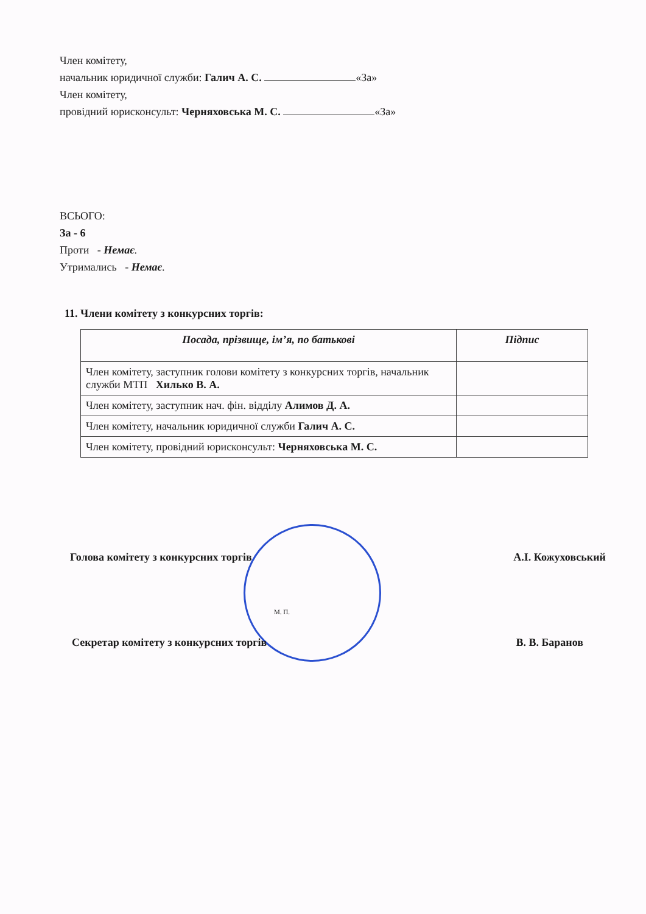Член комітету,
начальник юридичної служби: Галич А. С. «За»
Член комітету,
провідний юрисконсульт: Черняховська М. С. «За»
ВСЬОГО:
За - 6
Проти - Немає.
Утримались - Немає.
11. Члени комітету з конкурсних торгів:
| Посада, прізвище, ім’я, по батькові | Підпис |
| --- | --- |
| Член комітету, заступник голови комітету з конкурсних торгів, начальник служби МТП Хилько В. А. | |
| Член комітету, заступник нач. фін. відділу Алимов Д. А. | |
| Член комітету, начальник юридичної служби Галич А. С. | |
| Член комітету, провідний юрисконсульт: Черняховська М. С. | |
Голова комітету з конкурсних торгів
А.І. Кожуховський
М. П.
Секретар комітету з конкурсних торгів
В. В. Баранов